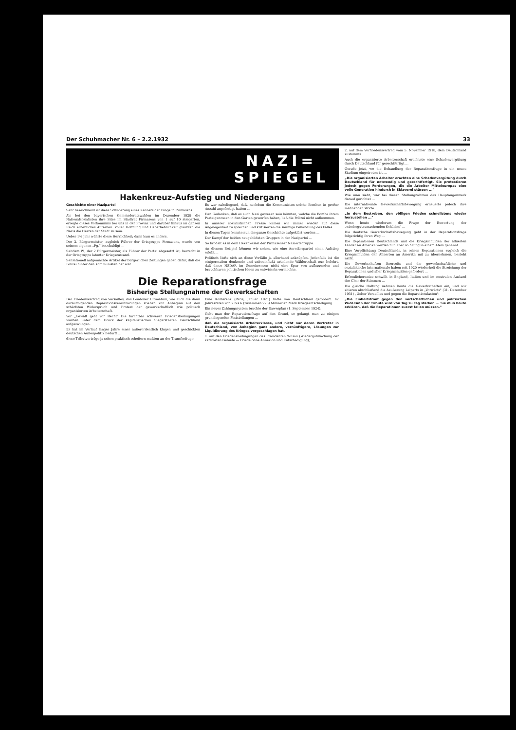Der Schuhmacher Nr. 6 – 2.2.1932 33
NAZI=
SPIEGEL
Hakenkreuz-Aufstieg und Niedergang
Geschichte einer Nazipartei
Sehr bezeichnend ist diese Schilderung eines Kenners der Dinge in Pirmasens:
Als bei den bayerischen Gemeinderatswahlen im Dezember 1929 die Nationalsozialisten ihre Sitze im Stadtrat Pirmasens von 1 auf 10 steigerten, erregte dieses Vorkommnis bei uns in der Provinz und darüber hinaus im ganzen Reich erhebliches Aufsehen. Voller Hoffnung und Ueberheblichkeit glaubten die Nazis die Herren der Stadt zu sein.
Ueber 1¼ Jahr währte diese Herrlichkeit; dann kam es anders.
Der 2. Bürgermeister, zugleich Führer der Ortsgruppe Pirmasens, wurde von seinem eigenen „Pg." beschuldigt ...
Seitdem W., der 2 Bürgermeister, als Führer der Partei abgesetzt ist, herrscht in der Ortsgruppe latenter Kriegszustand.
Sensationell aufgemachte Artikel der bürgerlichen Zeitungen gaben dafür, daß die Polizei hinter den Kommunisten her war.
Es war naheliegend, daß, nachdem die Kommunisten solche Bomben in großer Anzahl angefertigt hatten ...
Den Gedanken, daß es auch Nazi gewesen sein könnten, welche die Bombe ihrem Parteigenossen in den Garten geworfen haben, ließ die Polizei nicht aufkommen.
In unserer sozialistischen Presse kamen wir immer wieder auf diese Angelegenheit zu sprechen und kritisierten die säumige Behandlung des Falles.
In diesen Tagen konnte nun die ganze Geschichte aufgeklärt werden ...
Der Kampf der beiden neugebildeten Gruppen in der Nazipartei ...
So brodelt es in dem Hexenkessel der Pirmasenser Naziortsgruppe.
An diesem Beispiel können wir sehen, wie eine Anreißerpartei einen Aufstieg erlebt ...
Politisch ließe sich an diese Vorfälle ja allerhand anknüpfen. Jedenfalls ist die einigermaßen denkende und unbeeinflußt urteilende Wählerschaft nun belehrt, daß diese NSDAP. im Gemeinwesen nicht eine Spur von aufbauenden und brauchbaren politischen Ideen zu entwickeln vermochte.
Die Reparationsfrage
Bisherige Stellungnahme der Gewerkschaften
Der Friedensvertrag von Versailles, das Londoner Ultimatum, wie auch die dann darauffolgenden Reparationsvereinbarungen stießen von Anbeginn auf den schärfsten Widerspruch und Protest der gewerkschaftlich wie politisch organisierten Arbeiterschaft.
Vor „Gewalt geht vor Recht" Die furchtbar schweren Friedensbedingungen wurden unter dem Druck der kapitalistischen Siegerstaaten Deutschland aufgezwungen.
Es hat im Verlauf langer Jahre einer außerordentlich klugen und geschickten deutschen Außenpolitik bedurft ...
diese Tributverträge ja schon praktisch scheitern mußten an der Transferfrage.
Eine Konferenz (Paris, Januar 1921) hatte von Deutschland gefordert: 42 Jahresraten von 2 bis 6 (zusammen 226) Milliarden Mark Kriegsentschädigung.
Ein neues Zahlungssystem brachte der Dawesplan (1. September 1924).
Geht man der Reparationsfrage auf den Grund, so gelangt man zu einigen grundlegenden Feststellungen ...
daß die organisierte Arbeiterklasse, und nicht nur deren Vertreter in Deutschland, von Anbeginn ganz andere, vernünftigere, Lösungen zur Liquidierung des Krieges vorgeschlagen hat.
1. auf den Friedensbedingungen des Präsidenten Wilson (Wiedergutmachung der zerstörten Gebiete — Friede ohne Annexion und Entschädigung);
2. auf dem Vorfriedensvertrag vom 5. November 1918, dem Deutschland zustimmte.
Auch die organisierte Arbeiterschaft erachtete eine Schadenvergütung durch Deutschland für gerechtfertigt ...
Gerade jetzt, wo die Behandlung der Reparationsfrage in ein neues Stadium eingetreten ist ...
„Die organisierten Arbeiter erachten eine Schadenvergütung durch Deutschland für notwendig und gerechtfertigt. Sie protestieren jedoch gegen Forderungen, die die Arbeiter Mitteleuropas eine volle Generation hindurch in Sklaverei stürzen ..."
Wie man sieht, war bei diesen Stellungnahmen das Hauptaugenmerk darauf gerichtet ...
Die internationale Gewerkschaftsbewegung erneuerte jedoch ihre mahnenden Worte ...
„In dem Bestreben, den völligen Frieden schnellstens wieder herzustellen ..."
Wenn heute wiederum die Frage der Bewertung der „wiedergutzumachenden Schäden" ...
Die deutsche Gewerkschaftsbewegung geht in der Reparationsfrage folgerichtig ihren Weg ...
Die Reparationen Deutschlands und die Kriegsschulden der alliierten Länder an Amerika werden nun aber so häufig in einem Atem genannt ...
Eine Verpflichtung Deutschlands, in seinen Reparationen zugleich die Kriegsschulden der Alliierten an Amerika mit zu übernehmen, besteht nicht.
Die Gewerkschaften ihrerseits und die gewerkschaftliche und sozialistische Internationale haben seit 1920 wiederholt die Streichung der Reparationen und aller Kriegsschulden gefordert ...
Erfreulicherweise schwillt in England, Italien und im neutralen Ausland der Chor der Stimmen ...
Die gleiche Haltung nehmen heute die Gewerkschaften ein, und wir zitieren abschließend die Aeußerung Leiparts in „Vorwärts" (31. Dezember 1931) „Ueber Versailles und gegen die Reparationslasten":
„Die Einheitsfront gegen den wirtschaftlichen und politischen Widersinn der Tribute wird von Tag zu Tag stärker. ... Sie muß heute erklären, daß die Reparationen zuerst fallen müssen."